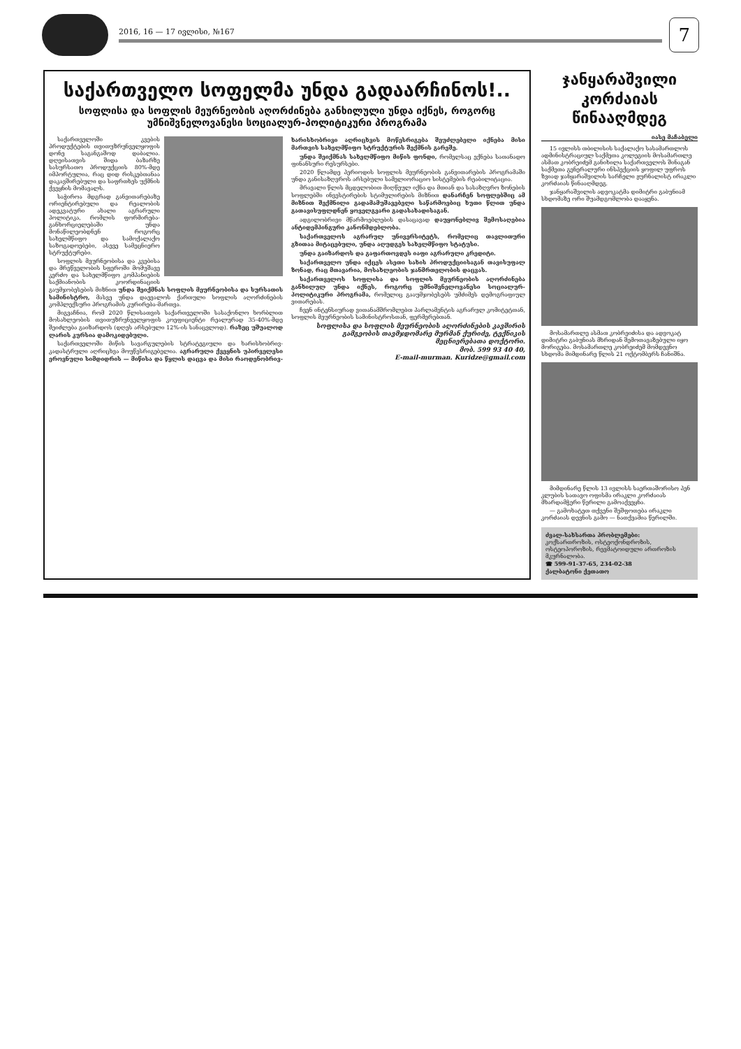2016, 16 — 17 ივლისი, №167
7
საქართველო სოფელმა უნდა გადაარჩინოს!..
სოფლისა და სოფლის მეურნეობის აღორძინება განხილული უნდა იქნეს, როგორც უმნიშვნელოვანესი სოციალურ-პოლიტიკური პროგრამა
საქართველოში კვების პროდუქტების თვითუზრუნველყოფის დონე საგანგაშოდ დაბალია. დღეისათვის შიდა ბაზარზე სასურსათო პროდუქციის 80%-მდე იმპორტულია, რაც დიდ რისკებთანაა დაკავშირებული და საფრთხეს უქმნის ქვეყნის მომავალს.
საჭიროა მდგრად განვითარებაზე ორიენტირებული და რეალობის ადეკვატური ახალი აგრარული პოლიტიკა, რომლის ფორმირება-განხორციელებაში უნდა მონაწილეობდნენ როგორც სახელმწიფო და სამოქალაქო საზოგადოებები, ასევე სამეცნიერო სტრუქტურები.
სოფლის მეურნეობისა და კვებისა და მრეწველობის სფეროში მომუშავე კერძო და სახელმწიფო კომპანიების საქმიანობის კოორდინაციის გაუმჯობესების მიზნით უნდა შეიქმნას სოფლის მეურნეობისა და სურსათის სამინისტრო, მასვე უნდა დაევალოს ქართული სოფლის აღორძინების კომპლექსური პროგრამის კურირება-მართვა.
მიგვაჩნია, რომ 2020 წლისათვის საქართველოში სასაქონლო ხორბლით მოსახლეობის თვითუზრუნველყოფის კოეფიციენტი რეალურად 35-40%-მდე შეიძლება გაიზარდოს (დღეს არსებული 12%-ის სანაცვლოდ). რაზეც უშუალოდ ლარის კურსია დამოკიდებული.
საქართველოში მიწის სავარგულების სტრატეგიული და ხარისხობრივ-კადასტრული აღრიცხვა მოუწესრიგებელია. აგრარული ქვეყნის უპირველესი ეროვნული სიმდიდრის — მიწისა და წყლის დაცვა და მისი რაოდენობრივ-ხარისხობრივი აღრიცხვის მოწესრიგება შეუძლებელი იქნება მისი მართვის სახელმწიფო სტრუქტურის შექმნის გარეშე.
უნდა შეიქმნას სახელმწიფო მიწის ფონდი, რომელსაც ექნება სათანადო ფინანსური რესურსები.
2020 წლამდე პერიოდის სოფლის მეურნეობის განვითარების პროგრამაში უნდა განისაზღვროს არსებული სამელიორაციო სისტემების რეაბილიტაცია.
მრავალი წლის მცდელობით მიღწეულ იქნა და მთიან და სასაზღვრო ზონების სოფლებში ინვესტირების სტიმულირების მიზნით დანარჩენ სოფლებშიც ამ მიზნით შექმნილი გადამამუშავებელი საწარმოებიც ხუთი წლით უნდა გათავისუფლდნენ ყოველგვარი გადასახადისაგან.
ადგილობრივი მწარმოებლების დასაცავად დაუყონებლივ შემოსაღებია ანტიდემპინგური კანონმდებლობა.
საქართველოს აგრარულ უნივერსიტეტს, რომელიც თავლითური გზითაა მიტაცებული, უნდა აღუდგეს სახელმწიფო სტატუსი.
უნდა გაიზარდოს და გაფართოვდეს იაფი აგრარული კრედიტი.
საქართველო უნდა იქცეს ასეთი სახის პროდუქციისაგან თავისუფალ ზონად, რაც მთავარია, მოსახლეობის ჯანმრთელობის დაცვას.
საქართველოს სოფლისა და სოფლის მეურნეობის აღორძინება განხილულ უნდა იქნეს, როგორც უმნიშვნელოვანესი სოციალურ-პოლიტიკური პროგრამა, რომელიც გააუმჯობესებს უმძიმეს დემოგრაფიულ ვითარებას.
ჩვენ ინტენსიურად ვითანამშრომლებთ პარლამენტის აგრარულ კომიტეტთან, სოფლის მეურნეობის სამინისტროსთან, ფერმერებთან.
სოფლისა და სოფლის მეურნეობის აღორძინების კავშირის გამგეობის თავმჯდომარე მურმან ქურიძე, ტექნიკის მეცნიერებათა დოქტორი.
მობ. 599 93 40 40,
E-mail-murman. Kuridze@gmail.com
ჯანყარაშვილი კორძაიას წინააღმდეგ
იასე მაჩაბელი
15 ივლისს თბილისის საქალაქო სასამართლოს ადმინისტრაციულ საქმეთა კოლეგიის მოსამართლე ასმათ კობრეიძემ განიხილა საქართველოს შინაგან საქმეთა გენერალური ინსპექციის ყოფილ უფროს ზვიად ჯანყარაშვილის სარჩელი ჟურნალისტ ირაკლი კორძაიას წინააღმდეგ.
ჯანყარაშვილის ადვოკატმა დიმიტრი გაბუნიამ სხდომაზე ორი შუამდგომლობა დააყენა.
მოსამართლე ასმათ კობრეიძისა და ადვოკატ დიმიტრი გაბუნიას მხრიდან შემოთავაზებული იყო მორიგება. მოსამართლე კობრეიძემ მომდევნო სხდომა მიმდინარე წლის 21 ოქტომბერს ჩანიშნა.
მიმდინარე წლის 13 ივლისს საერთაშორისო პენ კლუბის სათავო ოფისმა ირაკლი კორძაიას მხარდამჭერი წერილი გამოაქვეყნა.
— გამოხატეთ თქვენი შეშფოთება ირაკლი კორძაიას დევნის გამო — ნათქვამია წერილში.
ძვალ-სახსართა პრობლემები:
კოქსართროზის, ოსტეოქონდროზის, ოსტეოპოროზის, რევმატოიდული ართროზის მკურნალობა.
☎ 599-91-37-65, 234-02-38
ქალბატონი ქეთათო